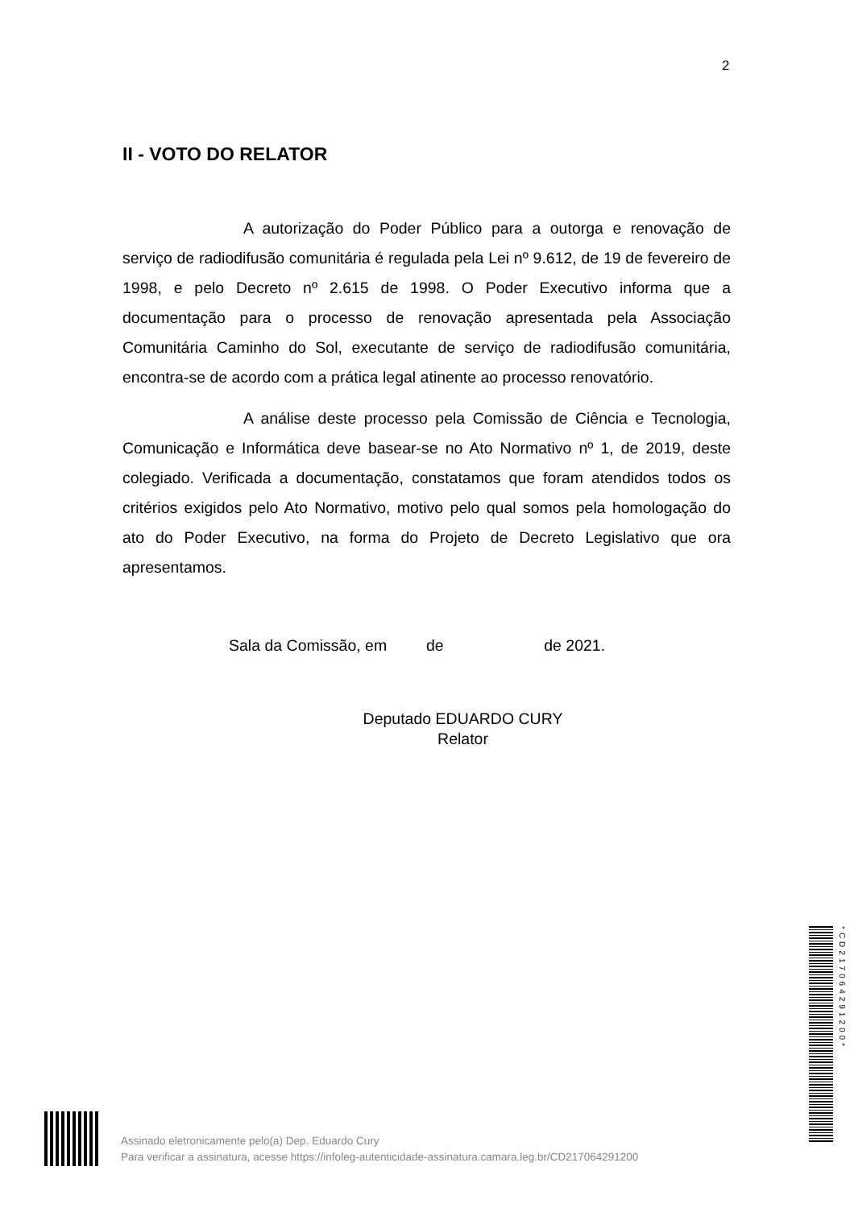2
II - VOTO DO RELATOR
A autorização do Poder Público para a outorga e renovação de serviço de radiodifusão comunitária é regulada pela Lei nº 9.612, de 19 de fevereiro de 1998, e pelo Decreto nº 2.615 de 1998. O Poder Executivo informa que a documentação para o processo de renovação apresentada pela Associação Comunitária Caminho do Sol, executante de serviço de radiodifusão comunitária, encontra-se de acordo com a prática legal atinente ao processo renovatório.
A análise deste processo pela Comissão de Ciência e Tecnologia, Comunicação e Informática deve basear-se no Ato Normativo nº 1, de 2019, deste colegiado. Verificada a documentação, constatamos que foram atendidos todos os critérios exigidos pelo Ato Normativo, motivo pelo qual somos pela homologação do ato do Poder Executivo, na forma do Projeto de Decreto Legislativo que ora apresentamos.
Sala da Comissão, em de de 2021.
Deputado EDUARDO CURY
Relator
*CD217064291200*
Assinado eletronicamente pelo(a) Dep. Eduardo Cury
Para verificar a assinatura, acesse https://infoleg-autenticidade-assinatura.camara.leg.br/CD217064291200